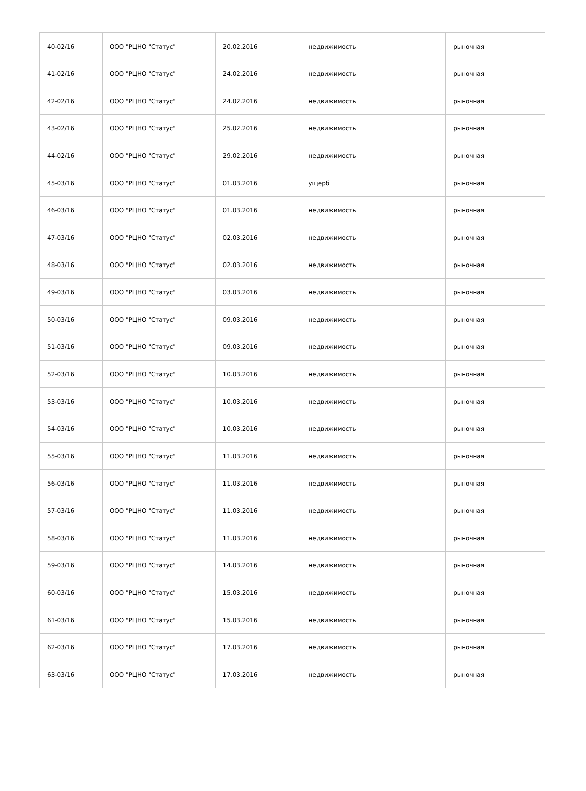| 40-02/16 | ООО "РЦНО "Статус" | 20.02.2016 | недвижимость | рыночная |
| 41-02/16 | ООО "РЦНО "Статус" | 24.02.2016 | недвижимость | рыночная |
| 42-02/16 | ООО "РЦНО "Статус" | 24.02.2016 | недвижимость | рыночная |
| 43-02/16 | ООО "РЦНО "Статус" | 25.02.2016 | недвижимость | рыночная |
| 44-02/16 | ООО "РЦНО "Статус" | 29.02.2016 | недвижимость | рыночная |
| 45-03/16 | ООО "РЦНО "Статус" | 01.03.2016 | ущерб | рыночная |
| 46-03/16 | ООО "РЦНО "Статус" | 01.03.2016 | недвижимость | рыночная |
| 47-03/16 | ООО "РЦНО "Статус" | 02.03.2016 | недвижимость | рыночная |
| 48-03/16 | ООО "РЦНО "Статус" | 02.03.2016 | недвижимость | рыночная |
| 49-03/16 | ООО "РЦНО "Статус" | 03.03.2016 | недвижимость | рыночная |
| 50-03/16 | ООО "РЦНО "Статус" | 09.03.2016 | недвижимость | рыночная |
| 51-03/16 | ООО "РЦНО "Статус" | 09.03.2016 | недвижимость | рыночная |
| 52-03/16 | ООО "РЦНО "Статус" | 10.03.2016 | недвижимость | рыночная |
| 53-03/16 | ООО "РЦНО "Статус" | 10.03.2016 | недвижимость | рыночная |
| 54-03/16 | ООО "РЦНО "Статус" | 10.03.2016 | недвижимость | рыночная |
| 55-03/16 | ООО "РЦНО "Статус" | 11.03.2016 | недвижимость | рыночная |
| 56-03/16 | ООО "РЦНО "Статус" | 11.03.2016 | недвижимость | рыночная |
| 57-03/16 | ООО "РЦНО "Статус" | 11.03.2016 | недвижимость | рыночная |
| 58-03/16 | ООО "РЦНО "Статус" | 11.03.2016 | недвижимость | рыночная |
| 59-03/16 | ООО "РЦНО "Статус" | 14.03.2016 | недвижимость | рыночная |
| 60-03/16 | ООО "РЦНО "Статус" | 15.03.2016 | недвижимость | рыночная |
| 61-03/16 | ООО "РЦНО "Статус" | 15.03.2016 | недвижимость | рыночная |
| 62-03/16 | ООО "РЦНО "Статус" | 17.03.2016 | недвижимость | рыночная |
| 63-03/16 | ООО "РЦНО "Статус" | 17.03.2016 | недвижимость | рыночная |